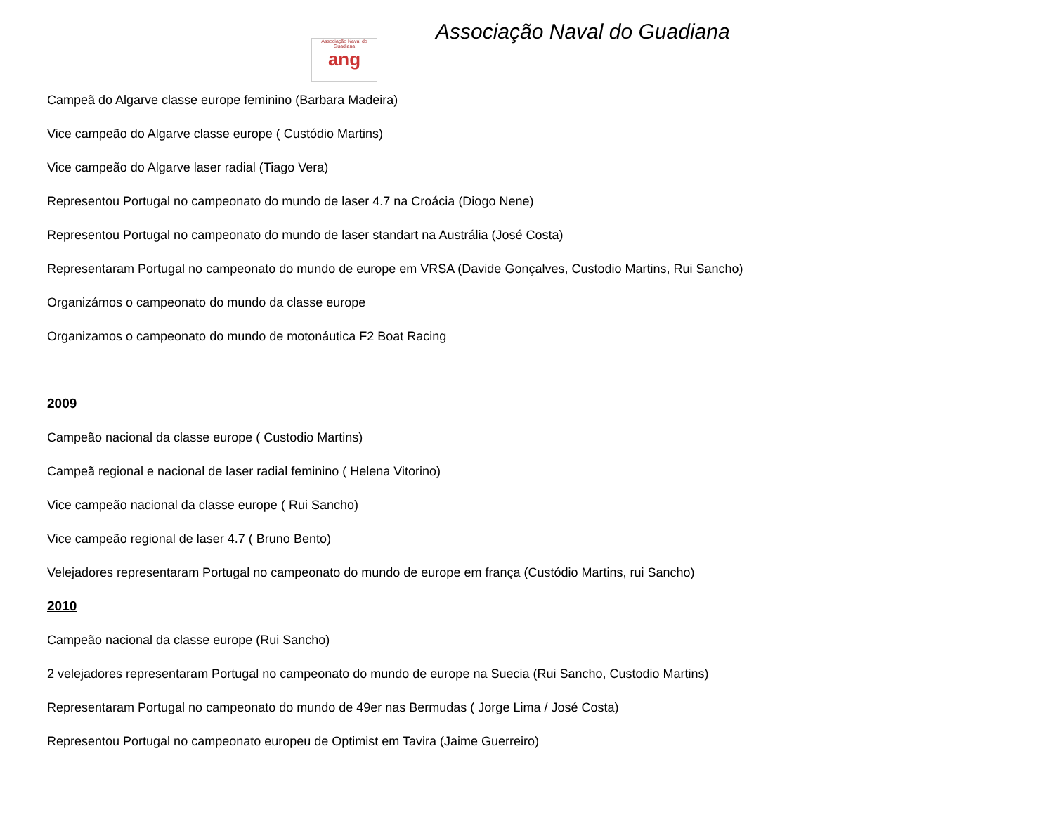Associação Naval do Guadiana
ang
Associação Naval do Guadiana
Campeã do Algarve classe europe feminino (Barbara Madeira)
Vice campeão do Algarve classe europe ( Custódio Martins)
Vice campeão do Algarve laser radial (Tiago Vera)
Representou Portugal no campeonato do mundo de laser 4.7 na Croácia (Diogo Nene)
Representou Portugal no campeonato do mundo de laser standart na Austrália (José Costa)
Representaram Portugal no campeonato do mundo de europe em VRSA (Davide Gonçalves, Custodio Martins, Rui Sancho)
Organizámos o campeonato do mundo da classe europe
Organizamos o campeonato do mundo de motonáutica F2 Boat Racing
2009
Campeão nacional da classe europe ( Custodio Martins)
Campeã regional e nacional de laser radial feminino ( Helena Vitorino)
Vice campeão nacional da classe europe ( Rui Sancho)
Vice campeão regional de laser 4.7 ( Bruno Bento)
Velejadores representaram Portugal no campeonato do mundo de europe em frança (Custódio Martins, rui Sancho)
2010
Campeão nacional da classe europe (Rui Sancho)
2 velejadores representaram Portugal no campeonato do mundo de europe na Suecia (Rui Sancho, Custodio Martins)
Representaram Portugal no campeonato do mundo de 49er nas Bermudas ( Jorge Lima / José Costa)
Representou Portugal no campeonato europeu de Optimist em Tavira (Jaime Guerreiro)